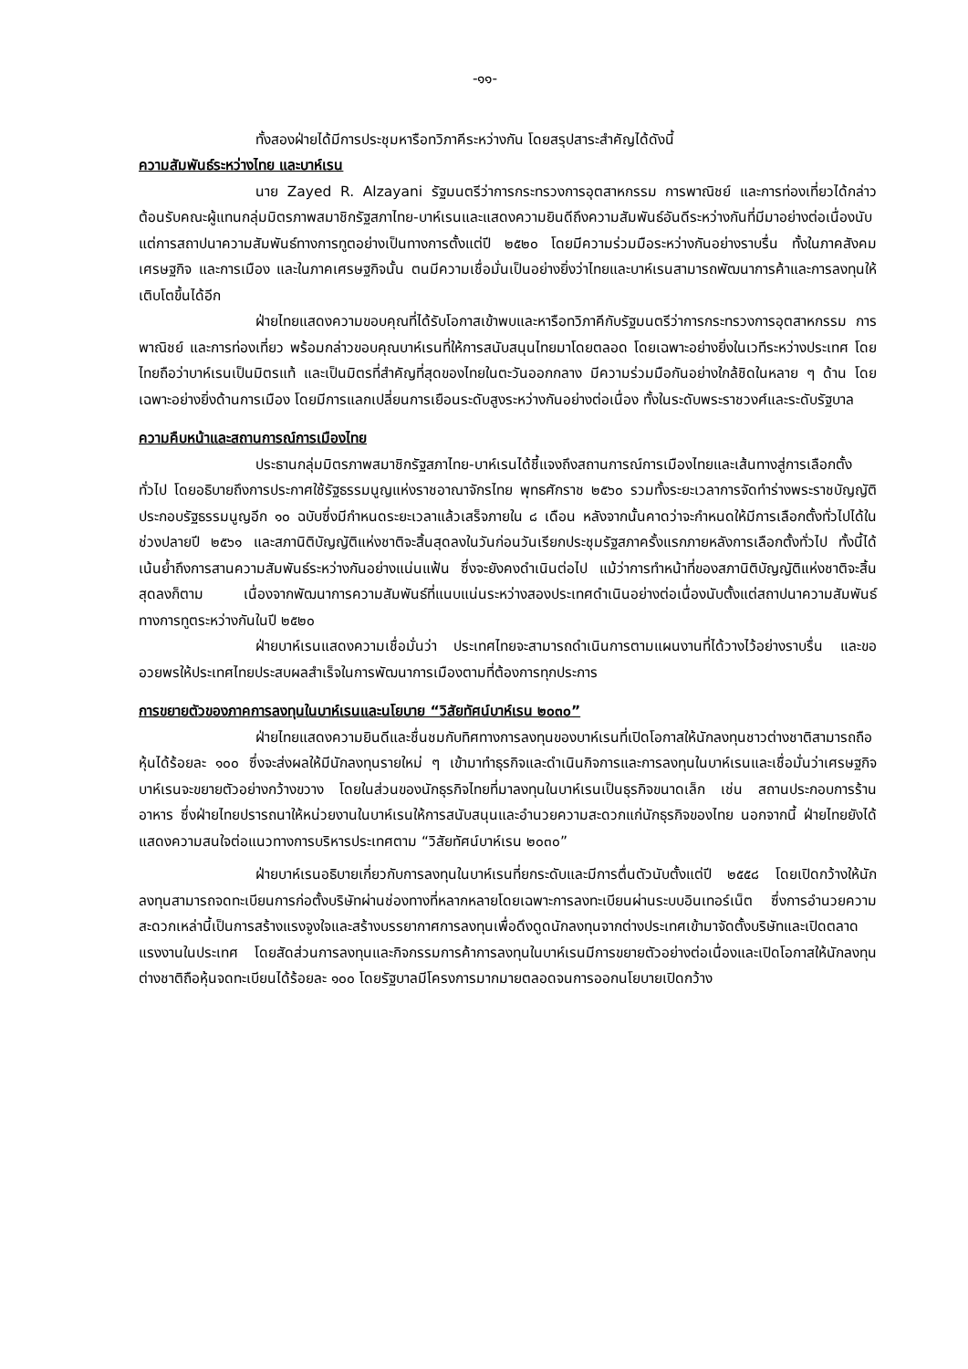-๑๑-
ทั้งสองฝ่ายได้มีการประชุมหารือทวิภาคีระหว่างกัน โดยสรุปสาระสำคัญได้ดังนี้
ความสัมพันธ์ระหว่างไทย และบาห์เรน
นาย Zayed R. Alzayani รัฐมนตรีว่าการกระทรวงการอุตสาหกรรม การพาณิชย์ และการท่องเที่ยวได้กล่าวต้อนรับคณะผู้แทนกลุ่มมิตรภาพสมาชิกรัฐสภาไทย-บาห์เรนและแสดงความยินดีถึงความสัมพันธ์อันดีระหว่างกันที่มีมาอย่างต่อเนื่องนับแต่การสถาปนาความสัมพันธ์ทางการทูตอย่างเป็นทางการตั้งแต่ปี ๒๕๒๐ โดยมีความร่วมมือระหว่างกันอย่างราบรื่น ทั้งในภาคสังคม เศรษฐกิจ และการเมือง และในภาคเศรษฐกิจนั้น ตนมีความเชื่อมั่นเป็นอย่างยิ่งว่าไทยและบาห์เรนสามารถพัฒนาการค้าและการลงทุนให้เติบโตขึ้นได้อีก
ฝ่ายไทยแสดงความขอบคุณที่ได้รับโอกาสเข้าพบและหารือทวิภาคีกับรัฐมนตรีว่าการกระทรวงการอุตสาหกรรม การพาณิชย์ และการท่องเที่ยว พร้อมกล่าวขอบคุณบาห์เรนที่ให้การสนับสนุนไทยมาโดยตลอด โดยเฉพาะอย่างยิ่งในเวทีระหว่างประเทศ โดยไทยถือว่าบาห์เรนเป็นมิตรแท้ และเป็นมิตรที่สำคัญที่สุดของไทยในตะวันออกกลาง มีความร่วมมือกันอย่างใกล้ชิดในหลาย ๆ ด้าน โดยเฉพาะอย่างยิ่งด้านการเมือง โดยมีการแลกเปลี่ยนการเยือนระดับสูงระหว่างกันอย่างต่อเนื่อง ทั้งในระดับพระราชวงศ์และระดับรัฐบาล
ความคืบหน้าและสถานการณ์การเมืองไทย
ประธานกลุ่มมิตรภาพสมาชิกรัฐสภาไทย-บาห์เรนได้ชี้แจงถึงสถานการณ์การเมืองไทยและเส้นทางสู่การเลือกตั้งทั่วไป โดยอธิบายถึงการประกาศใช้รัฐธรรมนูญแห่งราชอาณาจักรไทย พุทธศักราช ๒๕๖๐ รวมทั้งระยะเวลาการจัดทำร่างพระราชบัญญัติประกอบรัฐธรรมนูญอีก ๑๐ ฉบับซึ่งมีกำหนดระยะเวลาแล้วเสร็จภายใน ๘ เดือน หลังจากนั้นคาดว่าจะกำหนดให้มีการเลือกตั้งทั่วไปได้ในช่วงปลายปี ๒๕๖๑ และสภานิติบัญญัติแห่งชาติจะสิ้นสุดลงในวันก่อนวันเรียกประชุมรัฐสภาครั้งแรกภายหลังการเลือกตั้งทั่วไป ทั้งนี้ได้เน้นย้ำถึงการสานความสัมพันธ์ระหว่างกันอย่างแน่นแฟ้น ซึ่งจะยังคงดำเนินต่อไป แม้ว่าการทำหน้าที่ของสภานิติบัญญัติแห่งชาติจะสิ้นสุดลงก็ตาม เนื่องจากพัฒนาการความสัมพันธ์ที่แนบแน่นระหว่างสองประเทศดำเนินอย่างต่อเนื่องนับตั้งแต่สถาปนาความสัมพันธ์ทางการทูตระหว่างกันในปี ๒๕๒๐
ฝ่ายบาห์เรนแสดงความเชื่อมั่นว่า ประเทศไทยจะสามารถดำเนินการตามแผนงานที่ได้วางไว้อย่างราบรื่น และขออวยพรให้ประเทศไทยประสบผลสำเร็จในการพัฒนาการเมืองตามที่ต้องการทุกประการ
การขยายตัวของภาคการลงทุนในบาห์เรนและนโยบาย “วิสัยทัศน์บาห์เรน ๒๐๓๐”
ฝ่ายไทยแสดงความยินดีและชื่นชมกับทิศทางการลงทุนของบาห์เรนที่เปิดโอกาสให้นักลงทุนชาวต่างชาติสามารถถือหุ้นได้ร้อยละ ๑๐๐ ซึ่งจะส่งผลให้มีนักลงทุนรายใหม่ ๆ เข้ามาทำธุรกิจและดำเนินกิจการและการลงทุนในบาห์เรนและเชื่อมั่นว่าเศรษฐกิจบาห์เรนจะขยายตัวอย่างกว้างขวาง โดยในส่วนของนักธุรกิจไทยที่มาลงทุนในบาห์เรนเป็นธุรกิจขนาดเล็ก เช่น สถานประกอบการร้านอาหาร ซึ่งฝ่ายไทยปรารถนาให้หน่วยงานในบาห์เรนให้การสนับสนุนและอำนวยความสะดวกแก่นักธุรกิจของไทย นอกจากนี้ ฝ่ายไทยยังได้แสดงความสนใจต่อแนวทางการบริหารประเทศตาม “วิสัยทัศน์บาห์เรน ๒๐๓๐”
ฝ่ายบาห์เรนอธิบายเกี่ยวกับการลงทุนในบาห์เรนที่ยกระดับและมีการตื่นตัวนับตั้งแต่ปี ๒๕๕๘ โดยเปิดกว้างให้นักลงทุนสามารถจดทะเบียนการก่อตั้งบริษัทผ่านช่องทางที่หลากหลายโดยเฉพาะการลงทะเบียนผ่านระบบอินเทอร์เน็ต ซึ่งการอำนวยความสะดวกเหล่านี้เป็นการสร้างแรงจูงใจและสร้างบรรยากาศการลงทุนเพื่อดึงดูดนักลงทุนจากต่างประเทศเข้ามาจัดตั้งบริษัทและเปิดตลาดแรงงานในประเทศ โดยสัดส่วนการลงทุนและกิจกรรมการค้าการลงทุนในบาห์เรนมีการขยายตัวอย่างต่อเนื่องและเปิดโอกาสให้นักลงทุนต่างชาติถือหุ้นจดทะเบียนได้ร้อยละ ๑๐๐ โดยรัฐบาลมีโครงการมากมายตลอดจนการออกนโยบายเปิดกว้าง